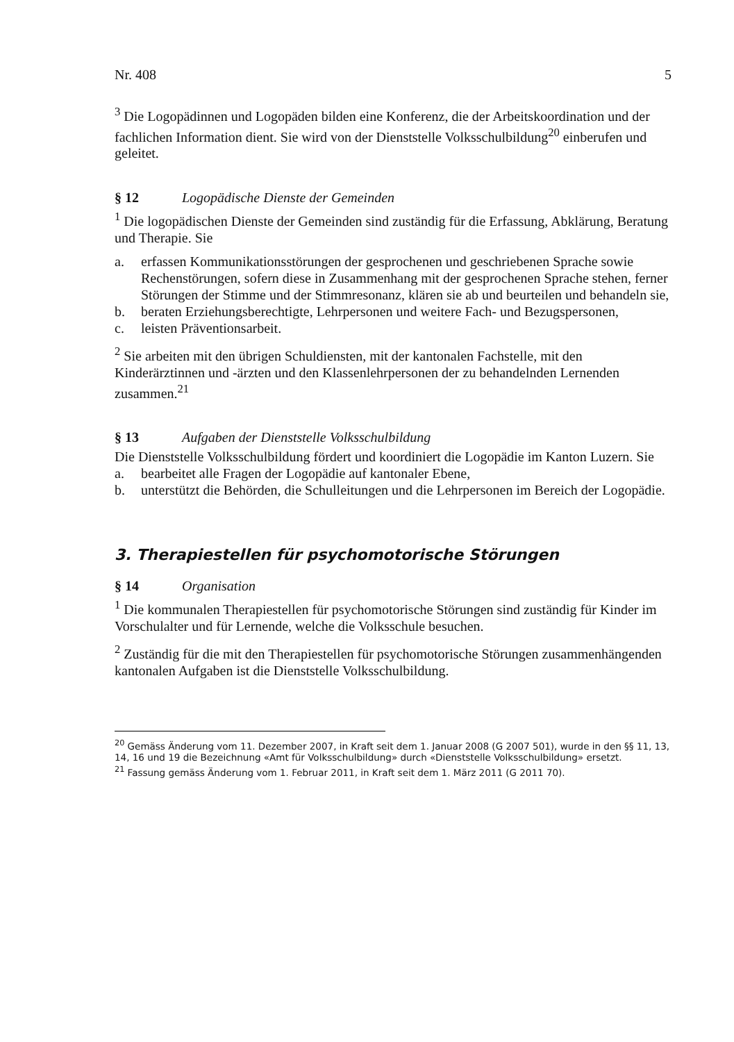Nr. 408 5
<sup>3</sup> Die Logopädinnen und Logopäden bilden eine Konferenz, die der Arbeitskoordination und der fachlichen Information dient. Sie wird von der Dienststelle Volksschulbildung<sup>20</sup> einberufen und geleitet.
§ 12 Logopädische Dienste der Gemeinden
<sup>1</sup> Die logopädischen Dienste der Gemeinden sind zuständig für die Erfassung, Abklärung, Beratung und Therapie. Sie
a. erfassen Kommunikationsstörungen der gesprochenen und geschriebenen Sprache sowie Rechenstörungen, sofern diese in Zusammenhang mit der gesprochenen Sprache stehen, ferner Störungen der Stimme und der Stimmresonanz, klären sie ab und beurteilen und behandeln sie,
b. beraten Erziehungsberechtigte, Lehrpersonen und weitere Fach- und Bezugspersonen,
c. leisten Präventionsarbeit.
<sup>2</sup> Sie arbeiten mit den übrigen Schuldiensten, mit der kantonalen Fachstelle, mit den Kinderärztinnen und -ärzten und den Klassenlehrpersonen der zu behandelnden Lernenden zusammen.<sup>21</sup>
§ 13 Aufgaben der Dienststelle Volksschulbildung
Die Dienststelle Volksschulbildung fördert und koordiniert die Logopädie im Kanton Luzern. Sie
a. bearbeitet alle Fragen der Logopädie auf kantonaler Ebene,
b. unterstützt die Behörden, die Schulleitungen und die Lehrpersonen im Bereich der Logopädie.
3. Therapiestellen für psychomotorische Störungen
§ 14 Organisation
<sup>1</sup> Die kommunalen Therapiestellen für psychomotorische Störungen sind zuständig für Kinder im Vorschulalter und für Lernende, welche die Volksschule besuchen.
<sup>2</sup> Zuständig für die mit den Therapiestellen für psychomotorische Störungen zusammenhängenden kantonalen Aufgaben ist die Dienststelle Volksschulbildung.
<sup>20</sup> Gemäss Änderung vom 11. Dezember 2007, in Kraft seit dem 1. Januar 2008 (G 2007 501), wurde in den §§ 11, 13, 14, 16 und 19 die Bezeichnung «Amt für Volksschulbildung» durch «Dienststelle Volksschulbildung» ersetzt.
<sup>21</sup> Fassung gemäss Änderung vom 1. Februar 2011, in Kraft seit dem 1. März 2011 (G 2011 70).